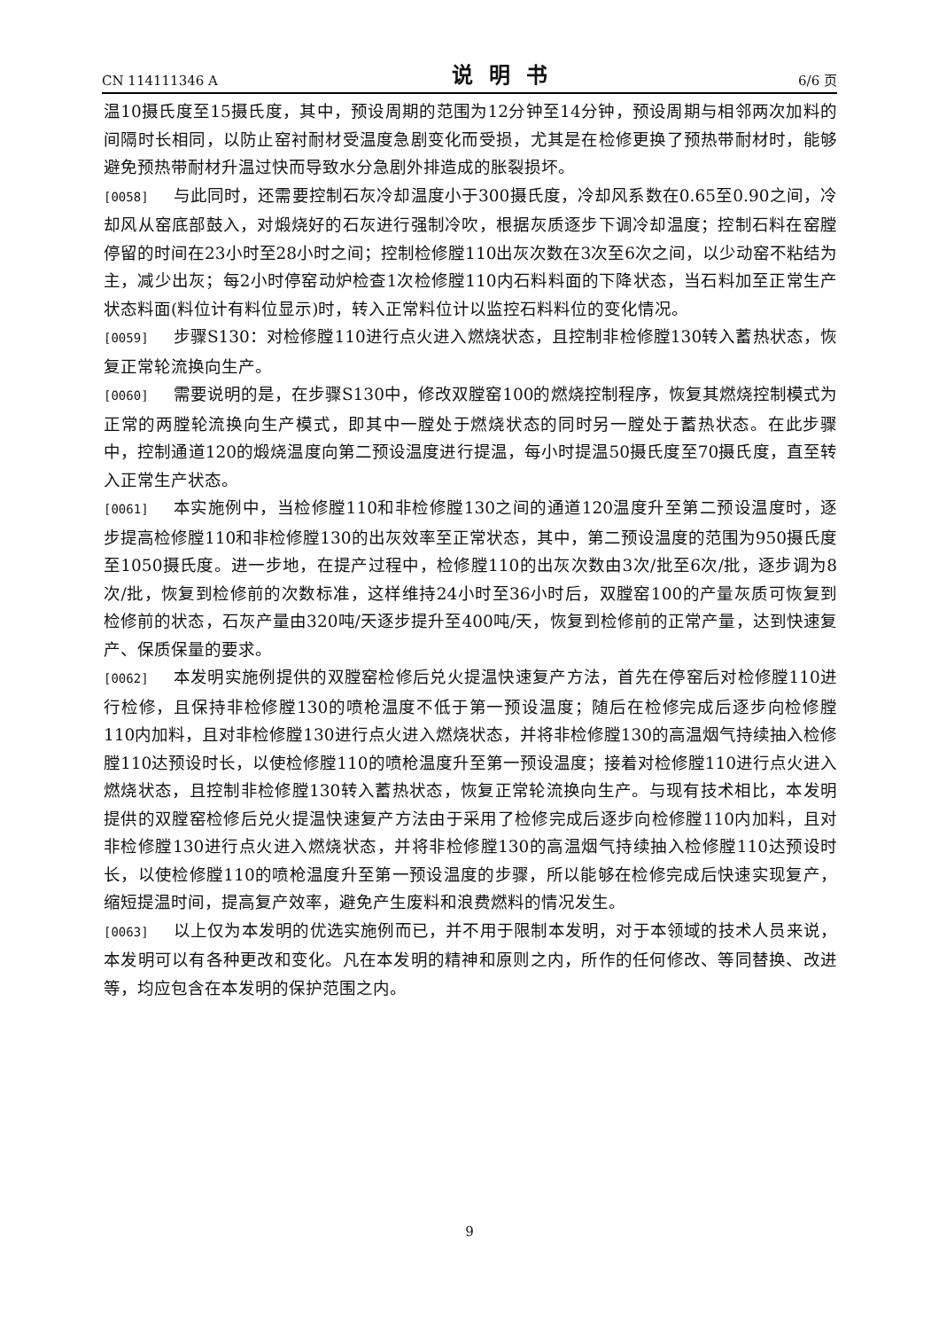CN 114111346 A 说明书 6/6 页
温10摄氏度至15摄氏度，其中，预设周期的范围为12分钟至14分钟，预设周期与相邻两次加料的间隔时长相同，以防止窑衬耐材受温度急剧变化而受损，尤其是在检修更换了预热带耐材时，能够避免预热带耐材升温过快而导致水分急剧外排造成的胀裂损坏。
[0058] 与此同时，还需要控制石灰冷却温度小于300摄氏度，冷却风系数在0.65至0.90之间，冷却风从窑底部鼓入，对煅烧好的石灰进行强制冷吹，根据灰质逐步下调冷却温度；控制石料在窑膛停留的时间在23小时至28小时之间；控制检修膛110出灰次数在3次至6次之间，以少动窑不粘结为主，减少出灰；每2小时停窑动炉检查1次检修膛110内石料料面的下降状态，当石料加至正常生产状态料面(料位计有料位显示)时，转入正常料位计以监控石料料位的变化情况。
[0059] 步骤S130：对检修膛110进行点火进入燃烧状态，且控制非检修膛130转入蓄热状态，恢复正常轮流换向生产。
[0060] 需要说明的是，在步骤S130中，修改双膛窑100的燃烧控制程序，恢复其燃烧控制模式为正常的两膛轮流换向生产模式，即其中一膛处于燃烧状态的同时另一膛处于蓄热状态。在此步骤中，控制通道120的煅烧温度向第二预设温度进行提温，每小时提温50摄氏度至70摄氏度，直至转入正常生产状态。
[0061] 本实施例中，当检修膛110和非检修膛130之间的通道120温度升至第二预设温度时，逐步提高检修膛110和非检修膛130的出灰效率至正常状态，其中，第二预设温度的范围为950摄氏度至1050摄氏度。进一步地，在提产过程中，检修膛110的出灰次数由3次/批至6次/批，逐步调为8次/批，恢复到检修前的次数标准，这样维持24小时至36小时后，双膛窑100的产量灰质可恢复到检修前的状态，石灰产量由320吨/天逐步提升至400吨/天，恢复到检修前的正常产量，达到快速复产、保质保量的要求。
[0062] 本发明实施例提供的双膛窑检修后兑火提温快速复产方法，首先在停窑后对检修膛110进行检修，且保持非检修膛130的喷枪温度不低于第一预设温度；随后在检修完成后逐步向检修膛110内加料，且对非检修膛130进行点火进入燃烧状态，并将非检修膛130的高温烟气持续抽入检修膛110达预设时长，以使检修膛110的喷枪温度升至第一预设温度；接着对检修膛110进行点火进入燃烧状态，且控制非检修膛130转入蓄热状态，恢复正常轮流换向生产。与现有技术相比，本发明提供的双膛窑检修后兑火提温快速复产方法由于采用了检修完成后逐步向检修膛110内加料，且对非检修膛130进行点火进入燃烧状态，并将非检修膛130的高温烟气持续抽入检修膛110达预设时长，以使检修膛110的喷枪温度升至第一预设温度的步骤，所以能够在检修完成后快速实现复产，缩短提温时间，提高复产效率，避免产生废料和浪费燃料的情况发生。
[0063] 以上仅为本发明的优选实施例而已，并不用于限制本发明，对于本领域的技术人员来说，本发明可以有各种更改和变化。凡在本发明的精神和原则之内，所作的任何修改、等同替换、改进等，均应包含在本发明的保护范围之内。
9